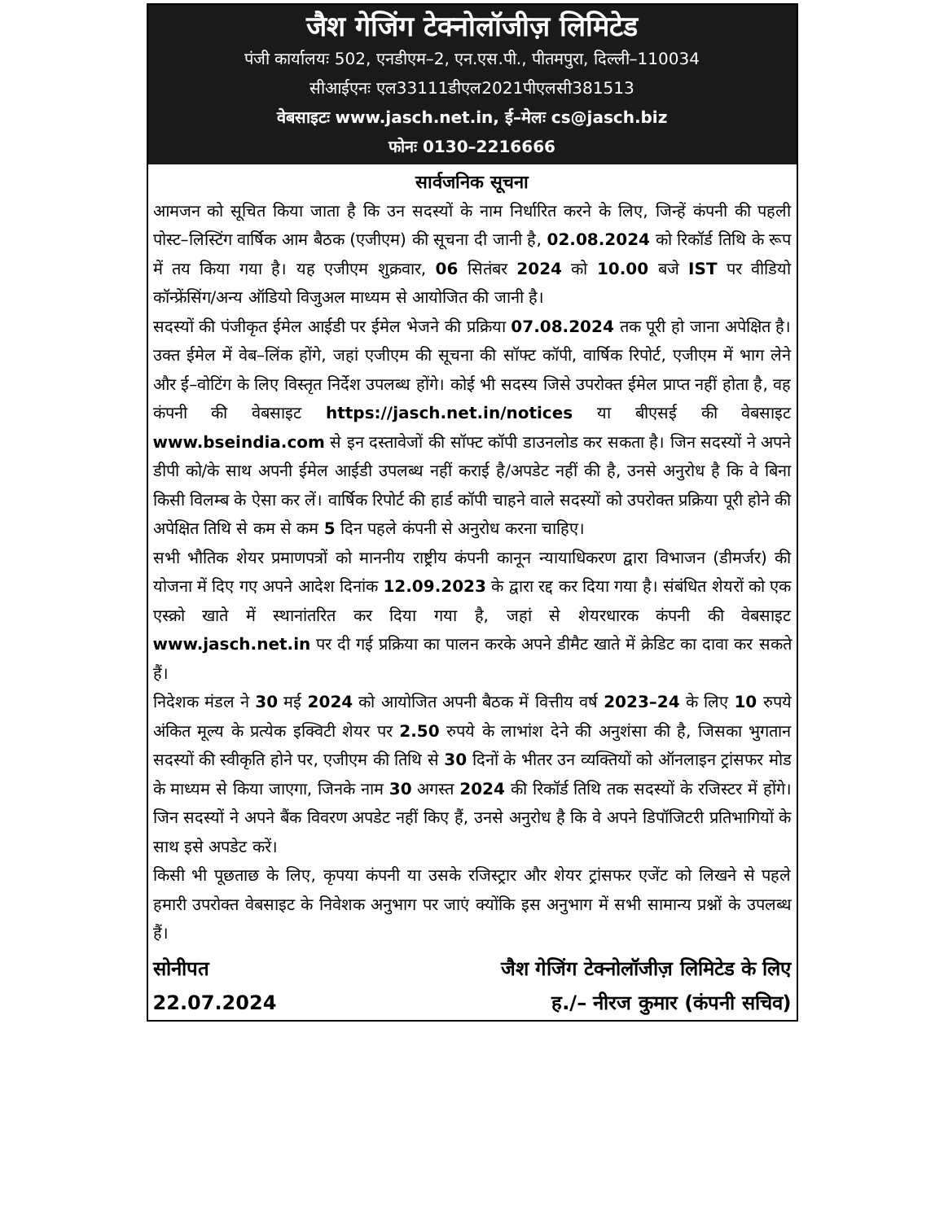जैश गेजिंग टेक्नोलॉजीज़ लिमिटेड
पंजी कार्यालयः 502, एनडीएम–2, एन.एस.पी., पीतमपुरा, दिल्ली–110034
सीआईएनः एल33111डीएल2021पीएलसी381513
वेबसाइटः www.jasch.net.in, ई–मेलः cs@jasch.biz
फोनः 0130–2216666
सार्वजनिक सूचना
आमजन को सूचित किया जाता है कि उन सदस्यों के नाम निर्धारित करने के लिए, जिन्हें कंपनी की पहली पोस्ट–लिस्टिंग वार्षिक आम बैठक (एजीएम) की सूचना दी जानी है, 02.08.2024 को रिकॉर्ड तिथि के रूप में तय किया गया है। यह एजीएम शुक्रवार, 06 सितंबर 2024 को 10.00 बजे IST पर वीडियो कॉन्फ्रेंसिंग/अन्य ऑडियो विजुअल माध्यम से आयोजित की जानी है।
सदस्यों की पंजीकृत ईमेल आईडी पर ईमेल भेजने की प्रक्रिया 07.08.2024 तक पूरी हो जाना अपेक्षित है। उक्त ईमेल में वेब–लिंक होंगे, जहां एजीएम की सूचना की सॉफ्ट कॉपी, वार्षिक रिपोर्ट, एजीएम में भाग लेने और ई–वोटिंग के लिए विस्तृत निर्देश उपलब्ध होंगे। कोई भी सदस्य जिसे उपरोक्त ईमेल प्राप्त नहीं होता है, वह कंपनी की वेबसाइट https://jasch.net.in/notices या बीएसई की वेबसाइट www.bseindia.com से इन दस्तावेजों की सॉफ्ट कॉपी डाउनलोड कर सकता है। जिन सदस्यों ने अपने डीपी को/के साथ अपनी ईमेल आईडी उपलब्ध नहीं कराई है/अपडेट नहीं की है, उनसे अनुरोध है कि वे बिना किसी विलम्ब के ऐसा कर लें। वार्षिक रिपोर्ट की हार्ड कॉपी चाहने वाले सदस्यों को उपरोक्त प्रक्रिया पूरी होने की अपेक्षित तिथि से कम से कम 5 दिन पहले कंपनी से अनुरोध करना चाहिए।
सभी भौतिक शेयर प्रमाणपत्रों को माननीय राष्ट्रीय कंपनी कानून न्यायाधिकरण द्वारा विभाजन (डीमर्जर) की योजना में दिए गए अपने आदेश दिनांक 12.09.2023 के द्वारा रद्द कर दिया गया है। संबंधित शेयरों को एक एस्क्रो खाते में स्थानांतरित कर दिया गया है, जहां से शेयरधारक कंपनी की वेबसाइट www.jasch.net.in पर दी गई प्रक्रिया का पालन करके अपने डीमैट खाते में क्रेडिट का दावा कर सकते हैं।
निदेशक मंडल ने 30 मई 2024 को आयोजित अपनी बैठक में वित्तीय वर्ष 2023–24 के लिए 10 रुपये अंकित मूल्य के प्रत्येक इक्विटी शेयर पर 2.50 रुपये के लाभांश देने की अनुशंसा की है, जिसका भुगतान सदस्यों की स्वीकृति होने पर, एजीएम की तिथि से 30 दिनों के भीतर उन व्यक्तियों को ऑनलाइन ट्रांसफर मोड के माध्यम से किया जाएगा, जिनके नाम 30 अगस्त 2024 की रिकॉर्ड तिथि तक सदस्यों के रजिस्टर में होंगे। जिन सदस्यों ने अपने बैंक विवरण अपडेट नहीं किए हैं, उनसे अनुरोध है कि वे अपने डिपॉजिटरी प्रतिभागियों के साथ इसे अपडेट करें।
किसी भी पूछताछ के लिए, कृपया कंपनी या उसके रजिस्ट्रार और शेयर ट्रांसफर एजेंट को लिखने से पहले हमारी उपरोक्त वेबसाइट के निवेशक अनुभाग पर जाएं क्योंकि इस अनुभाग में सभी सामान्य प्रश्नों के उपलब्ध हैं।
सोनीपत जैश गेजिंग टेक्नोलॉजीज़ लिमिटेड के लिए
22.07.2024 ह./– नीरज कुमार (कंपनी सचिव)